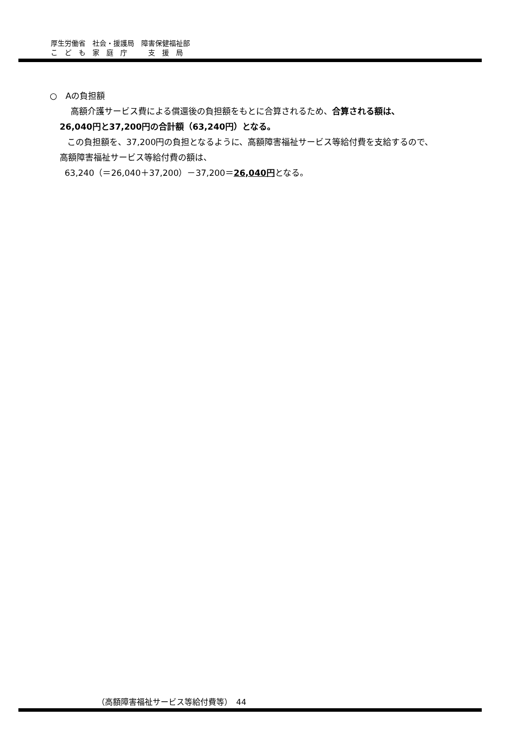厚生労働省　社会・援護局　障害保健福祉部
こ　ど　も　家　庭　庁　　　支　援　局
○　Aの負担額
高額介護サービス費による償還後の負担額をもとに合算されるため、合算される額は、
26,040円と37,200円の合計額（63,240円）となる。
この負担額を、37,200円の負担となるように、高額障害福祉サービス等給付費を支給するので、
高額障害福祉サービス等給付費の額は、
63,240（＝26,040＋37,200）－37,200＝26,040円となる。
（高額障害福祉サービス等給付費等）　44